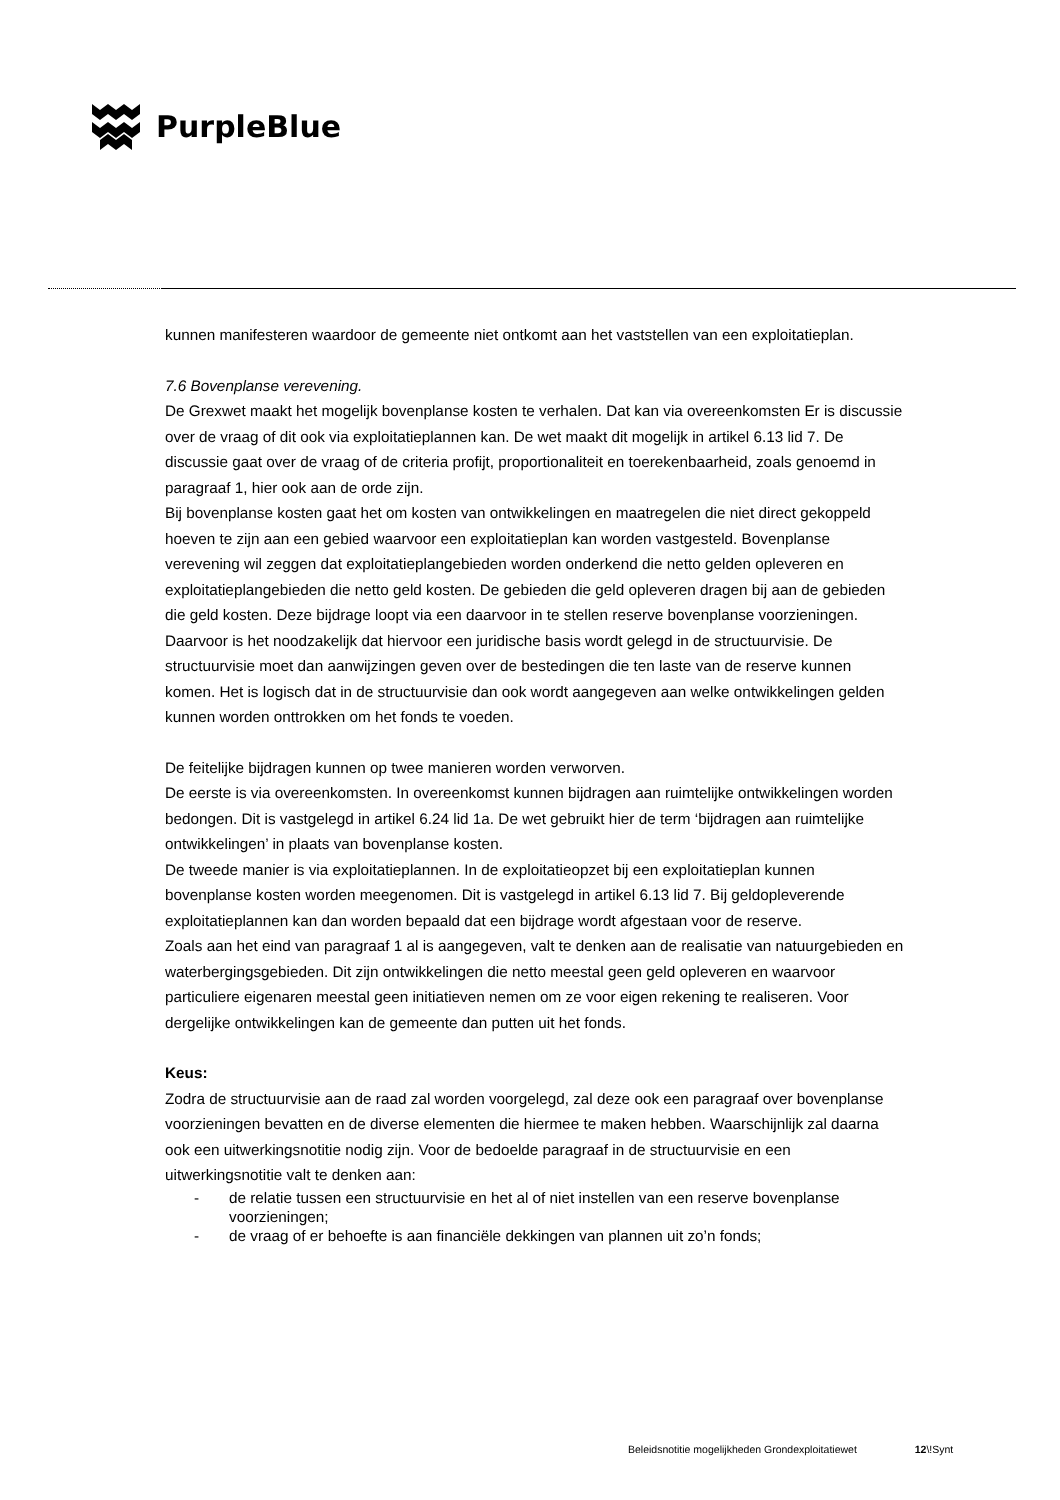PurpleBlue
kunnen manifesteren waardoor de gemeente niet ontkomt aan het vaststellen van een exploitatieplan.
7.6 Bovenplanse verevening.
De Grexwet maakt het mogelijk bovenplanse kosten te verhalen. Dat kan via overeenkomsten Er is discussie over de vraag of dit ook via exploitatieplannen kan. De wet maakt dit mogelijk in artikel 6.13 lid 7. De discussie gaat over de vraag of de criteria profijt, proportionaliteit en toerekenbaarheid, zoals genoemd in paragraaf 1, hier ook aan de orde zijn.
Bij bovenplanse kosten gaat het om kosten van ontwikkelingen en maatregelen die niet direct gekoppeld hoeven te zijn aan een gebied waarvoor een exploitatieplan kan worden vastgesteld. Bovenplanse verevening wil zeggen dat exploitatieplangebieden worden onderkend die netto gelden opleveren en exploitatieplangebieden die netto geld kosten. De gebieden die geld opleveren dragen bij aan de gebieden die geld kosten. Deze bijdrage loopt via een daarvoor in te stellen reserve bovenplanse voorzieningen. Daarvoor is het noodzakelijk dat hiervoor een juridische basis wordt gelegd in de structuurvisie. De structuurvisie moet dan aanwijzingen geven over de bestedingen die ten laste van de reserve kunnen komen. Het is logisch dat in de structuurvisie dan ook wordt aangegeven aan welke ontwikkelingen gelden kunnen worden onttrokken om het fonds te voeden.
De feitelijke bijdragen kunnen op twee manieren worden verworven.
De eerste is via overeenkomsten. In overeenkomst kunnen bijdragen aan ruimtelijke ontwikkelingen worden bedongen. Dit is vastgelegd in artikel 6.24 lid 1a. De wet gebruikt hier de term ‘bijdragen aan ruimtelijke ontwikkelingen’ in plaats van bovenplanse kosten.
De tweede manier is via exploitatieplannen. In de exploitatieopzet bij een exploitatieplan kunnen bovenplanse kosten worden meegenomen. Dit is vastgelegd in artikel 6.13 lid 7. Bij geldopleverende exploitatieplannen kan dan worden bepaald dat een bijdrage wordt afgestaan voor de reserve.
Zoals aan het eind van paragraaf 1 al is aangegeven, valt te denken aan de realisatie van natuurgebieden en waterbergingsgebieden. Dit zijn ontwikkelingen die netto meestal geen geld opleveren en waarvoor particuliere eigenaren meestal geen initiatieven nemen om ze voor eigen rekening te realiseren. Voor dergelijke ontwikkelingen kan de gemeente dan putten uit het fonds.
Keus:
Zodra de structuurvisie aan de raad zal worden voorgelegd, zal deze ook een paragraaf over bovenplanse voorzieningen bevatten en de diverse elementen die hiermee te maken hebben. Waarschijnlijk zal daarna ook een uitwerkingsnotitie nodig zijn. Voor de bedoelde paragraaf in de structuurvisie en een uitwerkingsnotitie valt te denken aan:
- de relatie tussen een structuurvisie en het al of niet instellen van een reserve bovenplanse voorzieningen;
- de vraag of er behoefte is aan financiële dekkingen van plannen uit zo’n fonds;
Beleidsnotitie mogelijkheden Grondexploitatiewet 12\!Synt